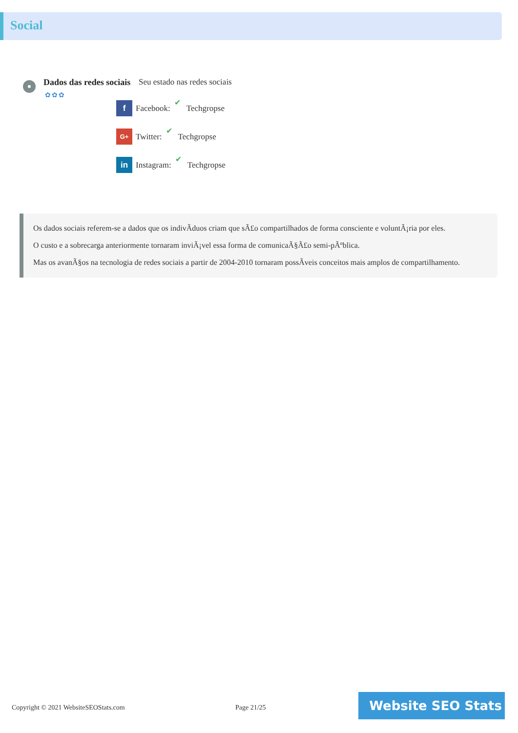Social
Dados das redes sociais
✿✿✿
Seu estado nas redes sociais
f
Facebook: ✔ Techgropse
G+
Twitter: ✔ Techgropse
in
Instagram: ✔ Techgropse
Os dados sociais referem-se a dados que os indivÃduos criam que sÃ£o compartilhados de forma consciente e voluntÃ¡ria por eles.
O custo e a sobrecarga anteriormente tornaram inviÃ¡vel essa forma de comunicaÃ§Ã£o semi-pÃºblica.
Mas os avanÃ§os na tecnologia de redes sociais a partir de 2004-2010 tornaram possÃveis conceitos mais amplos de compartilhamento.
Copyright © 2021 WebsiteSEOStats.com
Page 21/25
Website SEO Stats